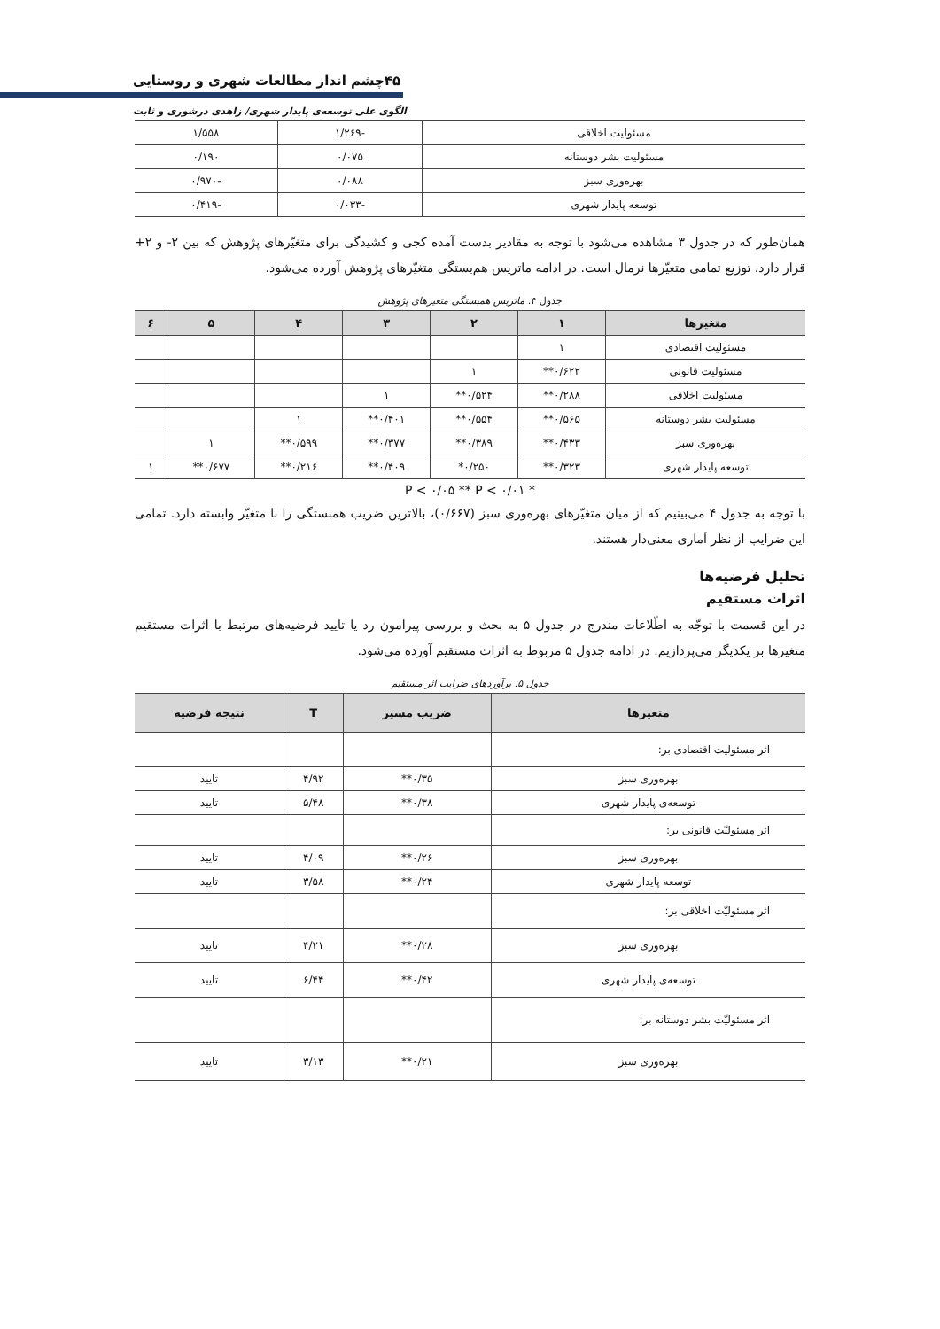۴۵چشم انداز مطالعات شهری و روستایی
الگوی علی توسعه‌ی پایدار شهری/ زاهدی درشوری و ثابت
| مسئولیت اخلاقی | -۱/۲۶۹ | ۱/۵۵۸ |
| مسئولیت بشر دوستانه | ۰/۰۷۵ | ۰/۱۹۰ |
| بهره‌وری سبز | ۰/۰۸۸ | -۰/۹۷۰ |
| توسعه پایدار شهری | -۰/۰۳۳ | -۰/۴۱۹ |
همان‌طور که در جدول ۳ مشاهده می‌شود با توجه به مقادیر بدست آمده کجی و کشیدگی برای متغیّرهای پژوهش که بین ۲- و ۲+ قرار دارد، توزیع تمامی متغیّرها نرمال است. در ادامه ماتریس هم‌بستگی متغیّرهای پژوهش آورده می‌شود.
جدول ۴. ماتریس همبستگی متغیرهای پژوهش
| متغیرها | ۱ | ۲ | ۳ | ۴ | ۵ | ۶ |
| --- | --- | --- | --- | --- | --- | --- |
| مسئولیت اقتصادی | ۱ | | | | | |
| مسئولیت قانونی | ۰/۶۲۲** | ۱ | | | | |
| مسئولیت اخلاقی | ۰/۲۸۸** | ۰/۵۲۴** | ۱ | | | |
| مسئولیت بشر دوستانه | ۰/۵۶۵** | ۰/۵۵۴** | ۰/۴۰۱** | ۱ | | |
| بهره‌وری سبز | ۰/۴۳۳** | ۰/۳۸۹** | ۰/۳۷۷** | ۰/۵۹۹** | ۱ | |
| توسعه پایدار شهری | ۰/۳۲۳** | ۰/۲۵۰* | ۰/۴۰۹** | ۰/۲۱۶** | ۰/۶۷۷** | ۱ |
* P < ۰/۰۵ ** P < ۰/۰۱
با توجه به جدول ۴ می‌بینیم که از میان متغیّرهای بهره‌وری سبز (۰/۶۶۷)، بالاترین ضریب همبستگی را با متغیّر وابسته دارد. تمامی این ضرایب از نظر آماری معنی‌دار هستند.
تحلیل فرضیه‌ها
اثرات مستقیم
در این قسمت با توجّه به اطّلاعات مندرج در جدول ۵ به بحث و بررسی پیرامون رد یا تایید فرضیه‌های مرتبط با اثرات مستقیم متغیرها بر یکدیگر می‌پردازیم. در ادامه جدول ۵ مربوط به اثرات مستقیم آورده می‌شود.
جدول ۵: برآوردهای ضرایب اثر مستقیم
| متغیرها | ضریب مسیر | T | نتیجه فرضیه |
| --- | --- | --- | --- |
| اثر مسئولیت اقتصادی بر: | | | |
| بهره‌وری سبز | ۰/۳۵** | ۴/۹۲ | تایید |
| توسعه‌ی پایدار شهری | ۰/۳۸** | ۵/۴۸ | تایید |
| اثر مسئولیّت قانونی بر: | | | |
| بهره‌وری سبز | ۰/۲۶** | ۴/۰۹ | تایید |
| توسعه پایدار شهری | ۰/۲۴** | ۳/۵۸ | تایید |
| اثر مسئولیّت اخلاقی بر: | | | |
| بهره‌وری سبز | ۰/۲۸** | ۴/۲۱ | تایید |
| توسعه‌ی پایدار شهری | ۰/۴۲** | ۶/۴۴ | تایید |
| اثر مسئولیّت بشر دوستانه بر: | | | |
| بهره‌وری سبز | ۰/۲۱** | ۳/۱۳ | تایید |